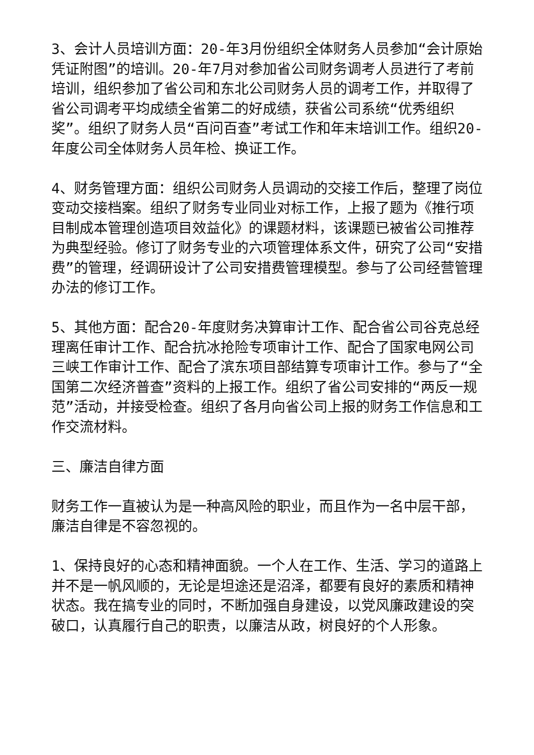3、会计人员培训方面：20-年3月份组织全体财务人员参加“会计原始凭证附图”的培训。20-年7月对参加省公司财务调考人员进行了考前培训，组织参加了省公司和东北公司财务人员的调考工作，并取得了省公司调考平均成绩全省第二的好成绩，获省公司系统“优秀组织奖”。组织了财务人员“百问百查”考试工作和年末培训工作。组织20-年度公司全体财务人员年检、换证工作。
4、财务管理方面：组织公司财务人员调动的交接工作后，整理了岗位变动交接档案。组织了财务专业同业对标工作，上报了题为《推行项目制成本管理创造项目效益化》的课题材料，该课题已被省公司推荐为典型经验。修订了财务专业的六项管理体系文件，研究了公司“安措费”的管理，经调研设计了公司安措费管理模型。参与了公司经营管理办法的修订工作。
5、其他方面：配合20-年度财务决算审计工作、配合省公司谷克总经理离任审计工作、配合抗冰抢险专项审计工作、配合了国家电网公司三峡工作审计工作、配合了滨东项目部结算专项审计工作。参与了“全国第二次经济普查”资料的上报工作。组织了省公司安排的“两反一规范”活动，并接受检查。组织了各月向省公司上报的财务工作信息和工作交流材料。
三、廉洁自律方面
财务工作一直被认为是一种高风险的职业，而且作为一名中层干部，廉洁自律是不容忽视的。
1、保持良好的心态和精神面貌。一个人在工作、生活、学习的道路上并不是一帆风顺的，无论是坦途还是沼泽，都要有良好的素质和精神状态。我在搞专业的同时，不断加强自身建设，以党风廉政建设的突破口，认真履行自己的职责，以廉洁从政，树良好的个人形象。